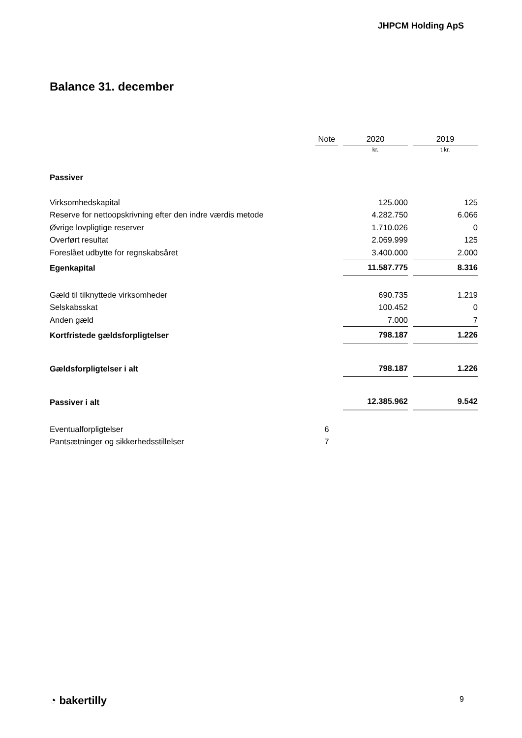JHPCM Holding ApS
Balance 31. december
| | Note | | 2020 | | 2019 |
| --- | --- | --- | --- | --- | --- |
| | | | kr. | | t.kr. |
| Passiver | | | | | |
| Virksomhedskapital | | | 125.000 | | 125 |
| Reserve for nettoopskrivning efter den indre værdis metode | | | 4.282.750 | | 6.066 |
| Øvrige lovpligtige reserver | | | 1.710.026 | | 0 |
| Overført resultat | | | 2.069.999 | | 125 |
| Foreslået udbytte for regnskabsåret | | | 3.400.000 | | 2.000 |
| Egenkapital | | | 11.587.775 | | 8.316 |
| Gæld til tilknyttede virksomheder | | | 690.735 | | 1.219 |
| Selskabsskat | | | 100.452 | | 0 |
| Anden gæld | | | 7.000 | | 7 |
| Kortfristede gældsforpligtelser | | | 798.187 | | 1.226 |
| Gældsforpligtelser i alt | | | 798.187 | | 1.226 |
| Passiver i alt | | | 12.385.962 | | 9.542 |
| Eventualforpligtelser | 6 | | | | |
| Pantsætninger og sikkerhedsstillelser | 7 | | | | |
◔ bakertilly 9